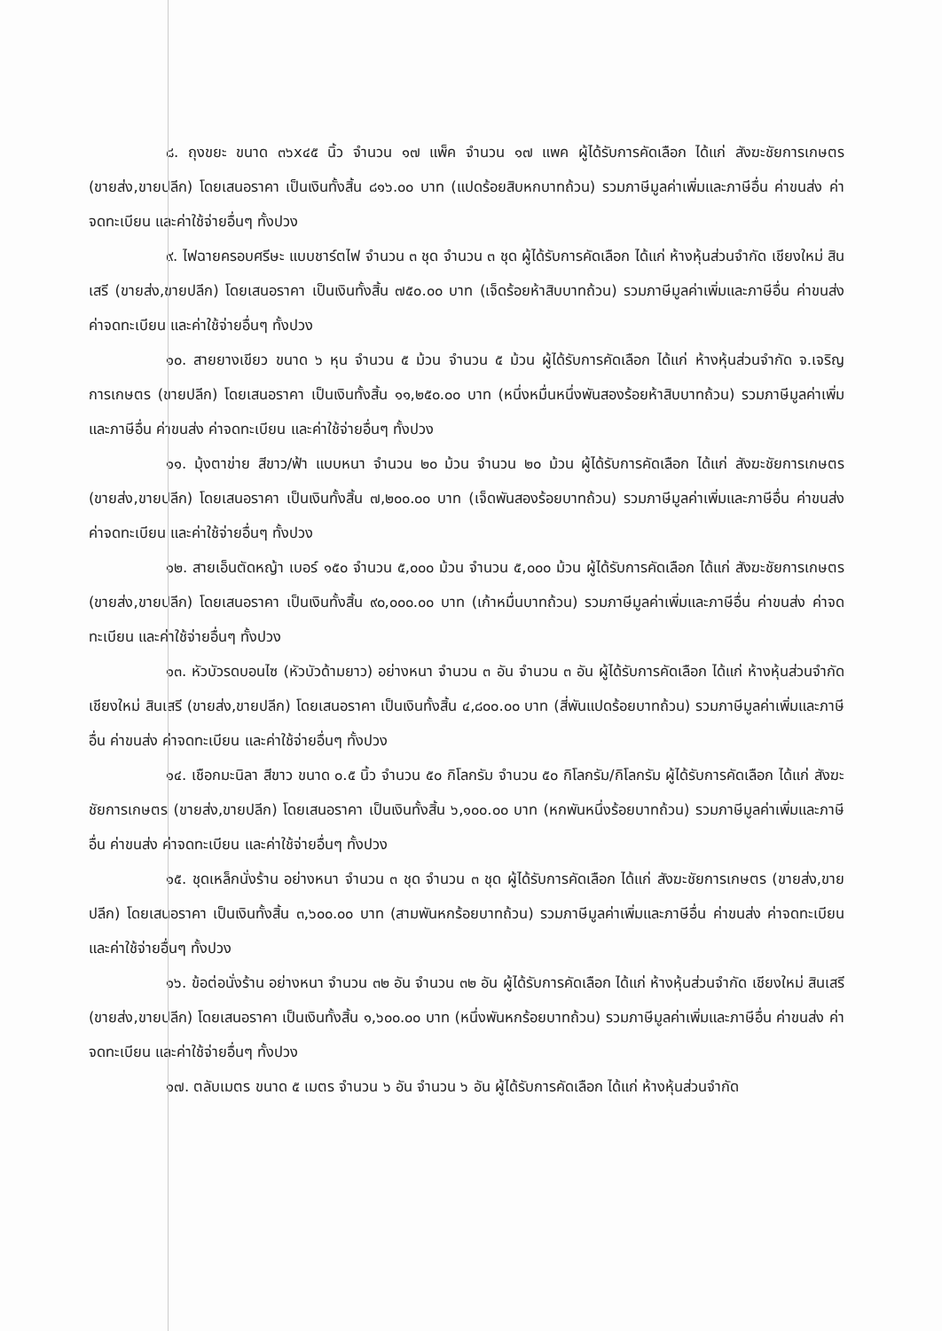๘. ถุงขยะ ขนาด ๓๖x๔๕ นิ้ว จำนวน ๑๗ แพ็ค จำนวน ๑๗ แพค ผู้ได้รับการคัดเลือก ได้แก่ สังฆะชัยการเกษตร (ขายส่ง,ขายปลีก) โดยเสนอราคา เป็นเงินทั้งสิ้น ๘๑๖.๐๐ บาท (แปดร้อยสิบหกบาทถ้วน) รวมภาษีมูลค่าเพิ่มและภาษีอื่น ค่าขนส่ง ค่าจดทะเบียน และค่าใช้จ่ายอื่นๆ ทั้งปวง
๙. ไฟฉายครอบศรีษะ แบบชาร์ตไฟ จำนวน ๓ ชุด จำนวน ๓ ชุด ผู้ได้รับการคัดเลือก ได้แก่ ห้างหุ้นส่วนจำกัด เชียงใหม่ สินเสรี (ขายส่ง,ขายปลีก) โดยเสนอราคา เป็นเงินทั้งสิ้น ๗๕๐.๐๐ บาท (เจ็ดร้อยห้าสิบบาทถ้วน) รวมภาษีมูลค่าเพิ่มและภาษีอื่น ค่าขนส่ง ค่าจดทะเบียน และค่าใช้จ่ายอื่นๆ ทั้งปวง
๑๐. สายยางเขียว ขนาด ๖ หุน จำนวน ๕ ม้วน จำนวน ๕ ม้วน ผู้ได้รับการคัดเลือก ได้แก่ ห้างหุ้นส่วนจำกัด จ.เจริญการเกษตร (ขายปลีก) โดยเสนอราคา เป็นเงินทั้งสิ้น ๑๑,๒๕๐.๐๐ บาท (หนึ่งหมื่นหนึ่งพันสองร้อยห้าสิบบาทถ้วน) รวมภาษีมูลค่าเพิ่มและภาษีอื่น ค่าขนส่ง ค่าจดทะเบียน และค่าใช้จ่ายอื่นๆ ทั้งปวง
๑๑. มุ้งตาข่าย สีขาว/ฟ้า แบบหนา จำนวน ๒๐ ม้วน จำนวน ๒๐ ม้วน ผู้ได้รับการคัดเลือก ได้แก่ สังฆะชัยการเกษตร (ขายส่ง,ขายปลีก) โดยเสนอราคา เป็นเงินทั้งสิ้น ๗,๒๐๐.๐๐ บาท (เจ็ดพันสองร้อยบาทถ้วน) รวมภาษีมูลค่าเพิ่มและภาษีอื่น ค่าขนส่ง ค่าจดทะเบียน และค่าใช้จ่ายอื่นๆ ทั้งปวง
๑๒. สายเอ็นตัดหญ้า เบอร์ ๑๕๐ จำนวน ๕,๐๐๐ ม้วน จำนวน ๕,๐๐๐ ม้วน ผู้ได้รับการคัดเลือก ได้แก่ สังฆะชัยการเกษตร (ขายส่ง,ขายปลีก) โดยเสนอราคา เป็นเงินทั้งสิ้น ๙๐,๐๐๐.๐๐ บาท (เก้าหมื่นบาทถ้วน) รวมภาษีมูลค่าเพิ่มและภาษีอื่น ค่าขนส่ง ค่าจดทะเบียน และค่าใช้จ่ายอื่นๆ ทั้งปวง
๑๓. หัวบัวรดบอนไซ (หัวบัวด้ามยาว) อย่างหนา จำนวน ๓ อัน จำนวน ๓ อัน ผู้ได้รับการคัดเลือก ได้แก่ ห้างหุ้นส่วนจำกัด เชียงใหม่ สินเสรี (ขายส่ง,ขายปลีก) โดยเสนอราคา เป็นเงินทั้งสิ้น ๔,๘๐๐.๐๐ บาท (สี่พันแปดร้อยบาทถ้วน) รวมภาษีมูลค่าเพิ่มและภาษีอื่น ค่าขนส่ง ค่าจดทะเบียน และค่าใช้จ่ายอื่นๆ ทั้งปวง
๑๔. เชือกมะนิลา สีขาว ขนาด ๐.๕ นิ้ว จำนวน ๕๐ กิโลกรัม จำนวน ๕๐ กิโลกรัม/กิโลกรัม ผู้ได้รับการคัดเลือก ได้แก่ สังฆะชัยการเกษตร (ขายส่ง,ขายปลีก) โดยเสนอราคา เป็นเงินทั้งสิ้น ๖,๑๐๐.๐๐ บาท (หกพันหนึ่งร้อยบาทถ้วน) รวมภาษีมูลค่าเพิ่มและภาษีอื่น ค่าขนส่ง ค่าจดทะเบียน และค่าใช้จ่ายอื่นๆ ทั้งปวง
๑๕. ชุดเหล็กนั่งร้าน อย่างหนา จำนวน ๓ ชุด จำนวน ๓ ชุด ผู้ได้รับการคัดเลือก ได้แก่ สังฆะชัยการเกษตร (ขายส่ง,ขายปลีก) โดยเสนอราคา เป็นเงินทั้งสิ้น ๓,๖๐๐.๐๐ บาท (สามพันหกร้อยบาทถ้วน) รวมภาษีมูลค่าเพิ่มและภาษีอื่น ค่าขนส่ง ค่าจดทะเบียน และค่าใช้จ่ายอื่นๆ ทั้งปวง
๑๖. ข้อต่อนั่งร้าน อย่างหนา จำนวน ๓๒ อัน จำนวน ๓๒ อัน ผู้ได้รับการคัดเลือก ได้แก่ ห้างหุ้นส่วนจำกัด เชียงใหม่ สินเสรี (ขายส่ง,ขายปลีก) โดยเสนอราคา เป็นเงินทั้งสิ้น ๑,๖๐๐.๐๐ บาท (หนึ่งพันหกร้อยบาทถ้วน) รวมภาษีมูลค่าเพิ่มและภาษีอื่น ค่าขนส่ง ค่าจดทะเบียน และค่าใช้จ่ายอื่นๆ ทั้งปวง
๑๗. ตลับเมตร ขนาด ๕ เมตร จำนวน ๖ อัน จำนวน ๖ อัน ผู้ได้รับการคัดเลือก ได้แก่ ห้างหุ้นส่วนจำกัด